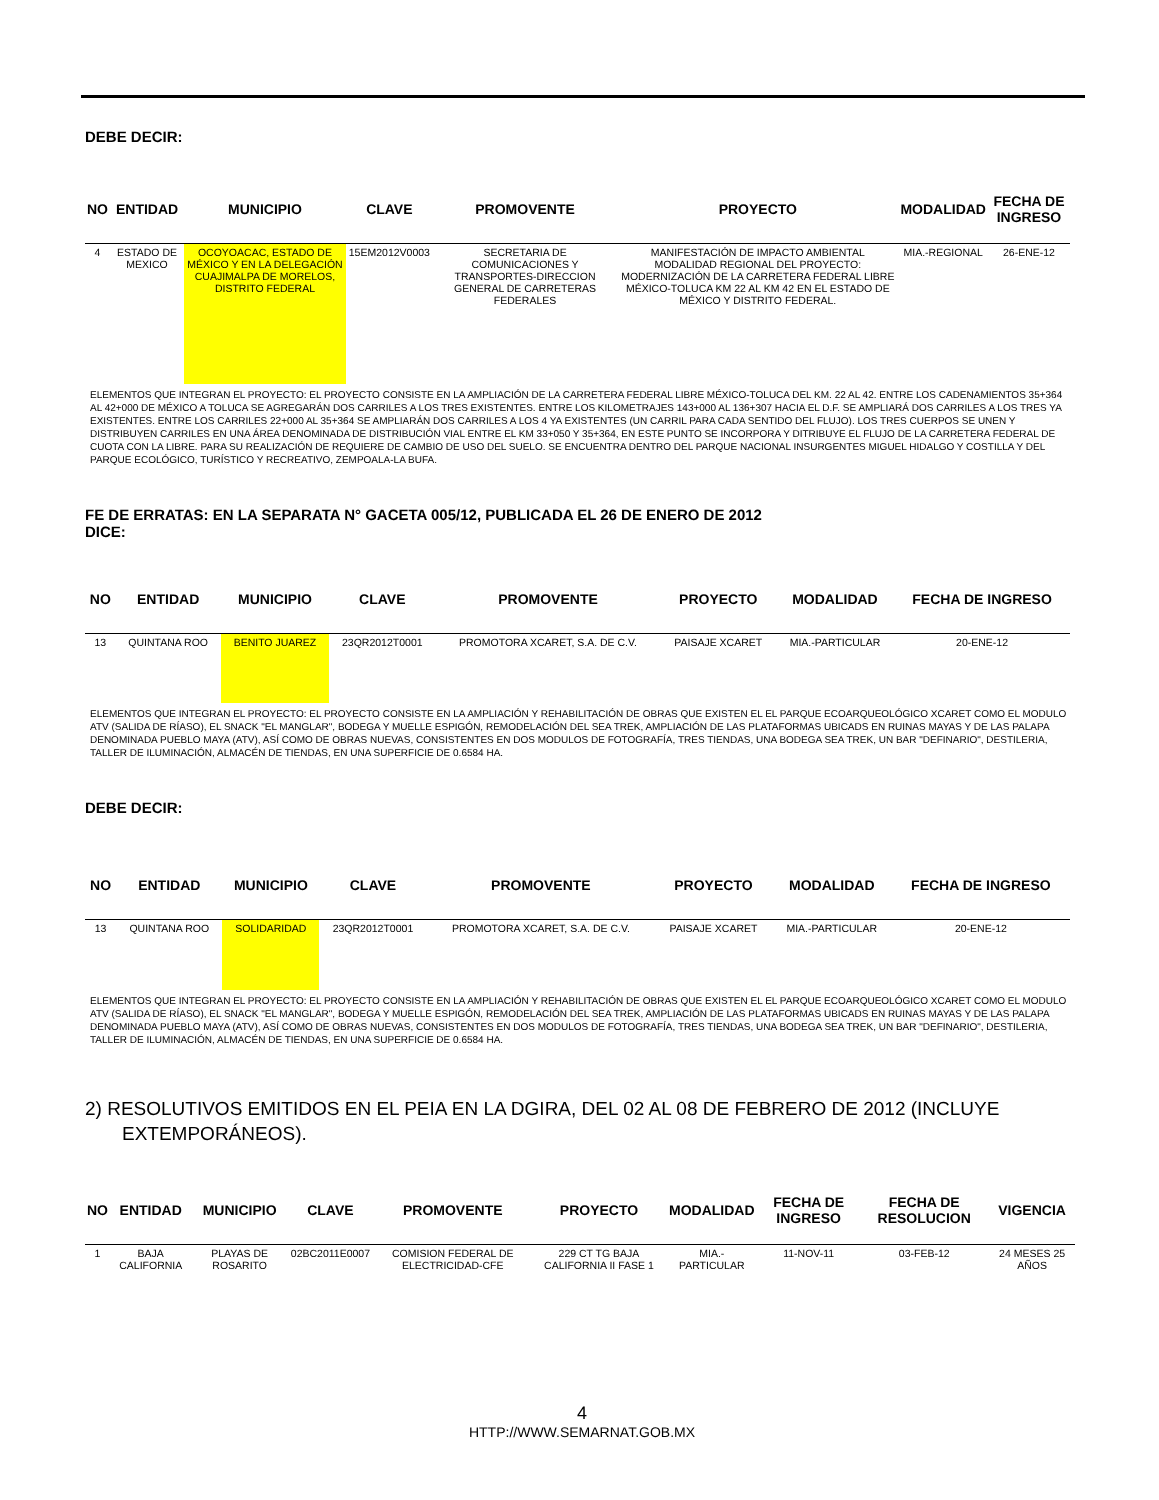DEBE DECIR:
| NO | ENTIDAD | MUNICIPIO | CLAVE | PROMOVENTE | PROYECTO | MODALIDAD | FECHA DE INGRESO |
| --- | --- | --- | --- | --- | --- | --- | --- |
| 4 | ESTADO DE MEXICO | OCOYOACAC, ESTADO DE MÉXICO Y EN LA DELEGACIÓN CUAJIMALPA DE MORELOS, DISTRITO FEDERAL | 15EM2012V0003 | SECRETARIA DE COMUNICACIONES Y TRANSPORTES-DIRECCION GENERAL DE CARRETERAS FEDERALES | MANIFESTACIÓN DE IMPACTO AMBIENTAL MODALIDAD REGIONAL DEL PROYECTO: MODERNIZACIÓN DE LA CARRETERA FEDERAL LIBRE MÉXICO-TOLUCA KM 22 AL KM 42 EN EL ESTADO DE MÉXICO Y DISTRITO FEDERAL. | MIA.-REGIONAL | 26-ENE-12 |
ELEMENTOS QUE INTEGRAN EL PROYECTO: EL PROYECTO CONSISTE EN LA AMPLIACIÓN DE LA CARRETERA FEDERAL LIBRE MÉXICO-TOLUCA DEL KM. 22 AL 42. ENTRE LOS CADENAMIENTOS 35+364 AL 42+000 DE MÉXICO A TOLUCA SE AGREGARÁN DOS CARRILES A LOS TRES EXISTENTES. ENTRE LOS KILOMETRAJES 143+000 AL 136+307 HACIA EL D.F. SE AMPLIARÁ DOS CARRILES A LOS TRES YA EXISTENTES. ENTRE LOS CARRILES 22+000 AL 35+364 SE AMPLIARÁN DOS CARRILES A LOS 4 YA EXISTENTES (UN CARRIL PARA CADA SENTIDO DEL FLUJO). LOS TRES CUERPOS SE UNEN Y DISTRIBUYEN CARRILES EN UNA ÁREA DENOMINADA DE DISTRIBUCIÓN VIAL ENTRE EL KM 33+050 Y 35+364, EN ESTE PUNTO SE INCORPORA Y DITRIBUYE EL FLUJO DE LA CARRETERA FEDERAL DE CUOTA CON LA LIBRE. PARA SU REALIZACIÓN DE REQUIERE DE CAMBIO DE USO DEL SUELO. SE ENCUENTRA DENTRO DEL PARQUE NACIONAL INSURGENTES MIGUEL HIDALGO Y COSTILLA Y DEL PARQUE ECOLÓGICO, TURÍSTICO Y RECREATIVO, ZEMPOALA-LA BUFA.
FE DE ERRATAS: EN LA SEPARATA N° GACETA 005/12, PUBLICADA EL 26 DE ENERO DE 2012
DICE:
| NO | ENTIDAD | MUNICIPIO | CLAVE | PROMOVENTE | PROYECTO | MODALIDAD | FECHA DE INGRESO |
| --- | --- | --- | --- | --- | --- | --- | --- |
| 13 | QUINTANA ROO | BENITO JUAREZ | 23QR2012T0001 | PROMOTORA XCARET, S.A. DE C.V. | PAISAJE XCARET | MIA.-PARTICULAR | 20-ENE-12 |
ELEMENTOS QUE INTEGRAN EL PROYECTO: EL PROYECTO CONSISTE EN LA AMPLIACIÓN Y REHABILITACIÓN DE OBRAS QUE EXISTEN EL EL PARQUE ECOARQUEOLÓGICO XCARET COMO EL MODULO ATV (SALIDA DE RÍASO), EL SNACK "EL MANGLAR", BODEGA Y MUELLE ESPIGÓN, REMODELACIÓN DEL SEA TREK, AMPLIACIÓN DE LAS PLATAFORMAS UBICADS EN RUINAS MAYAS Y DE LAS PALAPA DENOMINADA PUEBLO MAYA (ATV), ASÍ COMO DE OBRAS NUEVAS, CONSISTENTES EN DOS MODULOS DE FOTOGRAFÍA, TRES TIENDAS, UNA BODEGA SEA TREK, UN BAR "DEFINARIO", DESTILERIA, TALLER DE ILUMINACIÓN, ALMACÉN DE TIENDAS, EN UNA SUPERFICIE DE 0.6584 HA.
DEBE DECIR:
| NO | ENTIDAD | MUNICIPIO | CLAVE | PROMOVENTE | PROYECTO | MODALIDAD | FECHA DE INGRESO |
| --- | --- | --- | --- | --- | --- | --- | --- |
| 13 | QUINTANA ROO | SOLIDARIDAD | 23QR2012T0001 | PROMOTORA XCARET, S.A. DE C.V. | PAISAJE XCARET | MIA.-PARTICULAR | 20-ENE-12 |
ELEMENTOS QUE INTEGRAN EL PROYECTO: EL PROYECTO CONSISTE EN LA AMPLIACIÓN Y REHABILITACIÓN DE OBRAS QUE EXISTEN EL EL PARQUE ECOARQUEOLÓGICO XCARET COMO EL MODULO ATV (SALIDA DE RÍASO), EL SNACK "EL MANGLAR", BODEGA Y MUELLE ESPIGÓN, REMODELACIÓN DEL SEA TREK, AMPLIACIÓN DE LAS PLATAFORMAS UBICADS EN RUINAS MAYAS Y DE LAS PALAPA DENOMINADA PUEBLO MAYA (ATV), ASÍ COMO DE OBRAS NUEVAS, CONSISTENTES EN DOS MODULOS DE FOTOGRAFÍA, TRES TIENDAS, UNA BODEGA SEA TREK, UN BAR "DEFINARIO", DESTILERIA, TALLER DE ILUMINACIÓN, ALMACÉN DE TIENDAS, EN UNA SUPERFICIE DE 0.6584 HA.
2) RESOLUTIVOS EMITIDOS EN EL PEIA EN LA DGIRA, DEL 02 AL 08 DE FEBRERO DE 2012 (INCLUYE EXTEMPORÁNEOS).
| NO | ENTIDAD | MUNICIPIO | CLAVE | PROMOVENTE | PROYECTO | MODALIDAD | FECHA DE INGRESO | FECHA DE RESOLUCION | VIGENCIA |
| --- | --- | --- | --- | --- | --- | --- | --- | --- | --- |
| 1 | BAJA CALIFORNIA | PLAYAS DE ROSARITO | 02BC2011E0007 | COMISION FEDERAL DE ELECTRICIDAD-CFE | 229 CT TG BAJA CALIFORNIA II FASE 1 | MIA.-PARTICULAR | 11-NOV-11 | 03-FEB-12 | 24 MESES 25 AÑOS |
4
HTTP://WWW.SEMARNAT.GOB.MX